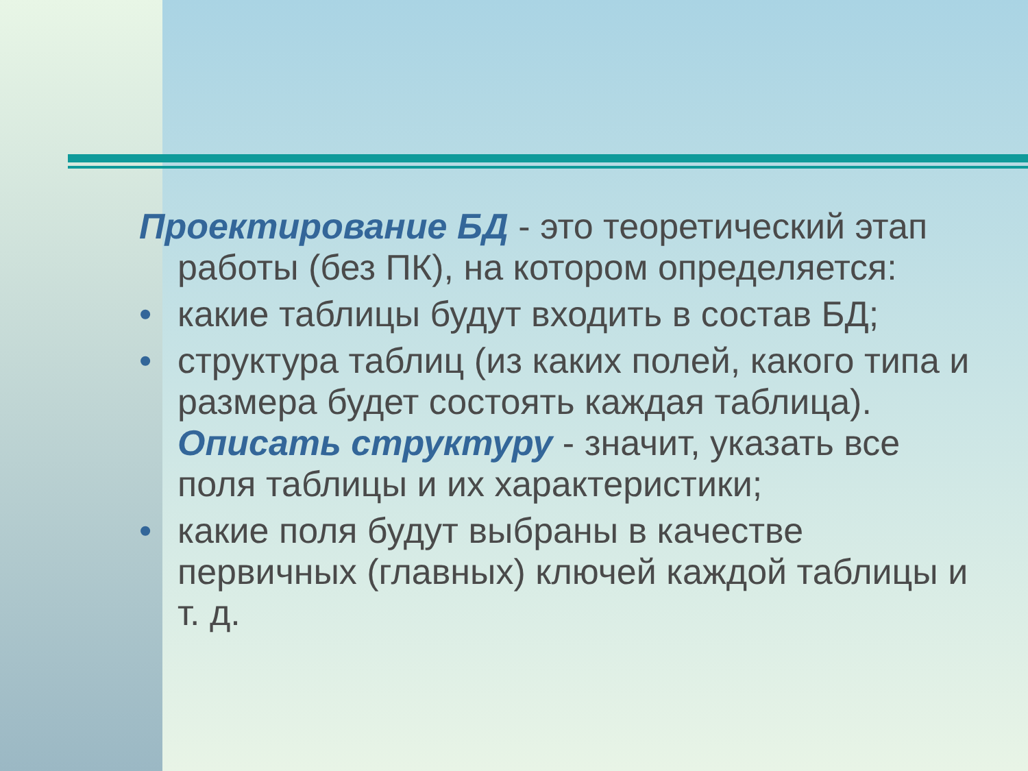Проектирование БД - это теоретический этап работы (без ПК), на котором определяется:
• какие таблицы будут входить в состав БД;
• структура таблиц (из каких полей, какого типа и размера будет состоять каждая таблица). Описать структуру - значит, указать все поля таблицы и их характеристики;
• какие поля будут выбраны в качестве первичных (главных) ключей каждой таблицы и т. д.